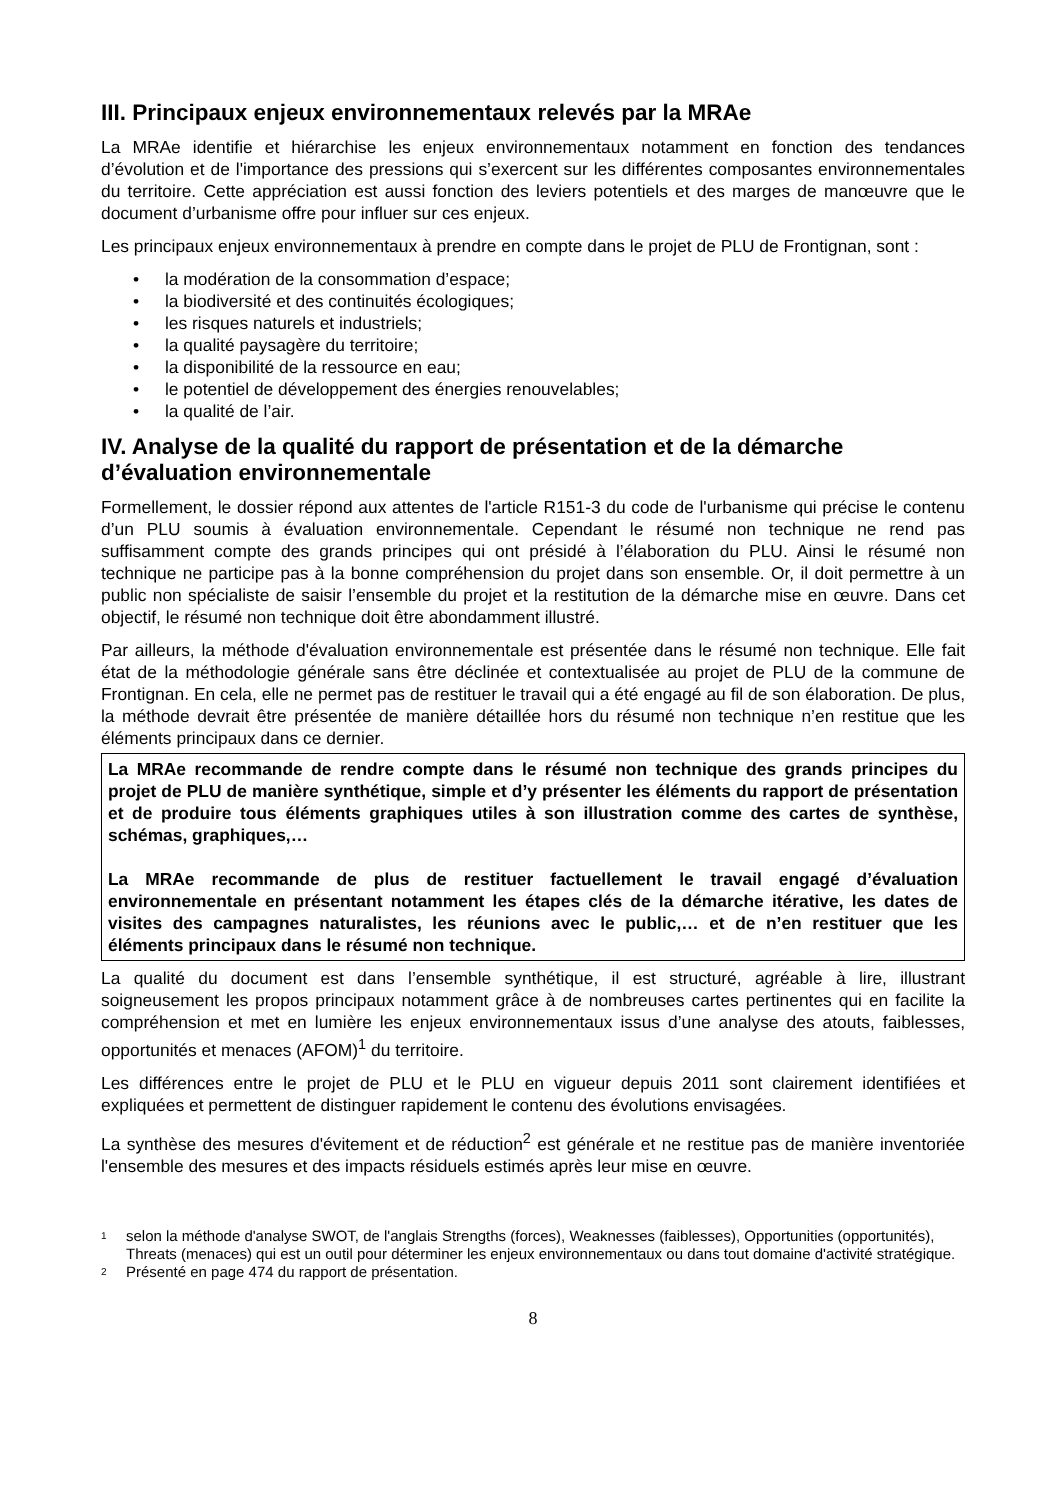III. Principaux enjeux environnementaux relevés par la MRAe
La MRAe identifie et hiérarchise les enjeux environnementaux notamment en fonction des tendances d’évolution et de l'importance des pressions qui s’exercent sur les différentes composantes environnementales du territoire. Cette appréciation est aussi fonction des leviers potentiels et des marges de manœuvre que le document d’urbanisme offre pour influer sur ces enjeux.
Les principaux enjeux environnementaux à prendre en compte dans le projet de PLU de Frontignan, sont :
• la modération de la consommation d’espace;
• la biodiversité et des continuités écologiques;
• les risques naturels et industriels;
• la qualité paysagère du territoire;
• la disponibilité de la ressource en eau;
• le potentiel de développement des énergies renouvelables;
• la qualité de l’air.
IV. Analyse de la qualité du rapport de présentation et de la démarche d’évaluation environnementale
Formellement, le dossier répond aux attentes de l'article R151-3 du code de l'urbanisme qui précise le contenu d’un PLU soumis à évaluation environnementale. Cependant le résumé non technique ne rend pas suffisamment compte des grands principes qui ont présidé à l’élaboration du PLU. Ainsi le résumé non technique ne participe pas à la bonne compréhension du projet dans son ensemble. Or, il doit permettre à un public non spécialiste de saisir l’ensemble du projet et la restitution de la démarche mise en œuvre. Dans cet objectif, le résumé non technique doit être abondamment illustré.
Par ailleurs, la méthode d'évaluation environnementale est présentée dans le résumé non technique. Elle fait état de la méthodologie générale sans être déclinée et contextualisée au projet de PLU de la commune de Frontignan. En cela, elle ne permet pas de restituer le travail qui a été engagé au fil de son élaboration. De plus, la méthode devrait être présentée de manière détaillée hors du résumé non technique n’en restitue que les éléments principaux dans ce dernier.
La MRAe recommande de rendre compte dans le résumé non technique des grands principes du projet de PLU de manière synthétique, simple et d’y présenter les éléments du rapport de présentation et de produire tous éléments graphiques utiles à son illustration comme des cartes de synthèse, schémas, graphiques,…
La MRAe recommande de plus de restituer factuellement le travail engagé d’évaluation environnementale en présentant notamment les étapes clés de la démarche itérative, les dates de visites des campagnes naturalistes, les réunions avec le public,… et de n’en restituer que les éléments principaux dans le résumé non technique.
La qualité du document est dans l’ensemble synthétique, il est structuré, agréable à lire, illustrant soigneusement les propos principaux notamment grâce à de nombreuses cartes pertinentes qui en facilite la compréhension et met en lumière les enjeux environnementaux issus d’une analyse des atouts, faiblesses, opportunités et menaces (AFOM)<sup>1</sup> du territoire.
Les différences entre le projet de PLU et le PLU en vigueur depuis 2011 sont clairement identifiées et expliquées et permettent de distinguer rapidement le contenu des évolutions envisagées.
La synthèse des mesures d'évitement et de réduction<sup>2</sup> est générale et ne restitue pas de manière inventoriée l'ensemble des mesures et des impacts résiduels estimés après leur mise en œuvre.
1 selon la méthode d'analyse SWOT, de l'anglais Strengths (forces), Weaknesses (faiblesses), Opportunities (opportunités), Threats (menaces) qui est un outil pour déterminer les enjeux environnementaux ou dans tout domaine d'activité stratégique.
2 Présenté en page 474 du rapport de présentation.
8